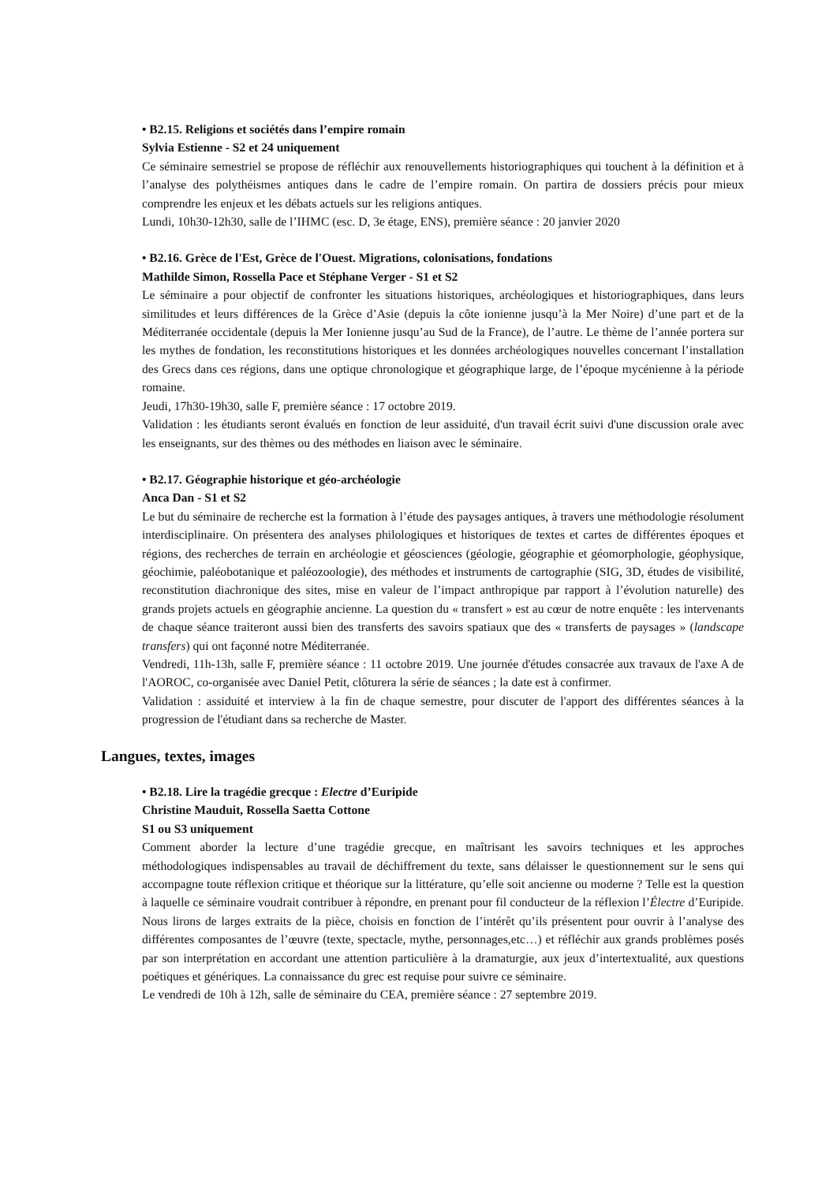• B2.15. Religions et sociétés dans l’empire romain
Sylvia Estienne - S2 et 24 uniquement
Ce séminaire semestriel se propose de réfléchir aux renouvellements historiographiques qui touchent à la définition et à l’analyse des polythéismes antiques dans le cadre de l’empire romain. On partira de dossiers précis pour mieux comprendre les enjeux et les débats actuels sur les religions antiques.
Lundi, 10h30-12h30, salle de l’IHMC (esc. D, 3e étage, ENS), première séance : 20 janvier 2020
• B2.16. Grèce de l'Est, Grèce de l'Ouest. Migrations, colonisations, fondations
Mathilde Simon, Rossella Pace et Stéphane Verger - S1 et S2
Le séminaire a pour objectif de confronter les situations historiques, archéologiques et historiographiques, dans leurs similitudes et leurs différences de la Grèce d’Asie (depuis la côte ionienne jusqu’à la Mer Noire) d’une part et de la Méditerranée occidentale (depuis la Mer Ionienne jusqu’au Sud de la France), de l’autre. Le thème de l’année portera sur les mythes de fondation, les reconstitutions historiques et les données archéologiques nouvelles concernant l’installation des Grecs dans ces régions, dans une optique chronologique et géographique large, de l’époque mycénienne à la période romaine.
Jeudi, 17h30-19h30, salle F, première séance : 17 octobre 2019.
Validation : les étudiants seront évalués en fonction de leur assiduité, d'un travail écrit suivi d'une discussion orale avec les enseignants, sur des thèmes ou des méthodes en liaison avec le séminaire.
• B2.17. Géographie historique et géo-archéologie
Anca Dan - S1 et S2
Le but du séminaire de recherche est la formation à l’étude des paysages antiques, à travers une méthodologie résolument interdisciplinaire. On présentera des analyses philologiques et historiques de textes et cartes de différentes époques et régions, des recherches de terrain en archéologie et géosciences (géologie, géographie et géomorphologie, géophysique, géochimie, paléobotanique et paléozoologie), des méthodes et instruments de cartographie (SIG, 3D, études de visibilité, reconstitution diachronique des sites, mise en valeur de l’impact anthropique par rapport à l’évolution naturelle) des grands projets actuels en géographie ancienne. La question du « transfert » est au cœur de notre enquête : les intervenants de chaque séance traiteront aussi bien des transferts des savoirs spatiaux que des « transferts de paysages » (landscape transfers) qui ont façonné notre Méditerranée.
Vendredi, 11h-13h, salle F, première séance : 11 octobre 2019. Une journée d'études consacrée aux travaux de l'axe A de l'AOROC, co-organisée avec Daniel Petit, clôturera la série de séances ; la date est à confirmer.
Validation : assiduité et interview à la fin de chaque semestre, pour discuter de l'apport des différentes séances à la progression de l'étudiant dans sa recherche de Master.
Langues, textes, images
• B2.18. Lire la tragédie grecque : Electre d’Euripide
Christine Mauduit, Rossella Saetta Cottone
S1 ou S3 uniquement
Comment aborder la lecture d’une tragédie grecque, en maîtrisant les savoirs techniques et les approches méthodologiques indispensables au travail de déchiffrement du texte, sans délaisser le questionnement sur le sens qui accompagne toute réflexion critique et théorique sur la littérature, qu’elle soit ancienne ou moderne ? Telle est la question à laquelle ce séminaire voudrait contribuer à répondre, en prenant pour fil conducteur de la réflexion l’Électre d’Euripide. Nous lirons de larges extraits de la pièce, choisis en fonction de l’intérêt qu’ils présentent pour ouvrir à l’analyse des différentes composantes de l’œuvre (texte, spectacle, mythe, personnages,etc…) et réfléchir aux grands problèmes posés par son interprétation en accordant une attention particulière à la dramaturgie, aux jeux d’intertextualité, aux questions poétiques et génériques. La connaissance du grec est requise pour suivre ce séminaire.
Le vendredi de 10h à 12h, salle de séminaire du CEA, première séance : 27 septembre 2019.